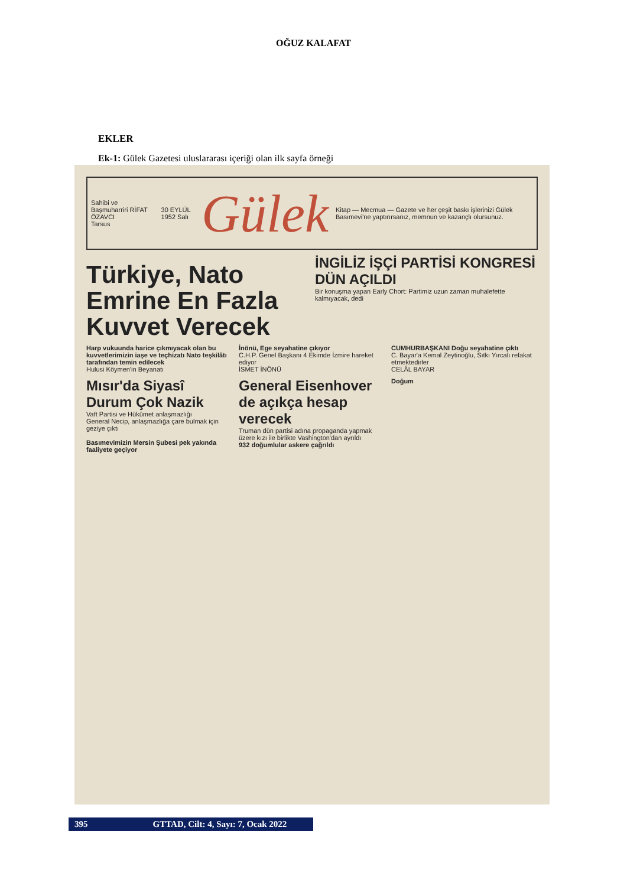OĞUZ KALAFAT
EKLER
Ek-1: Gülek Gazetesi uluslararası içeriği olan ilk sayfa örneği
Sahibi ve Başmuharriri RİFAT ÖZAVCI
Tarsus
30 EYLÜL 1952 Salı
Gülek
Kitap — Mecmua — Gazete ve her çeşit baskı işlerinizi Gülek Basımevi'ne yaptırırsanız, memnun ve kazançlı olursunuz.
Türkiye, Nato Emrine En Fazla Kuvvet Verecek
İNGİLİZ İŞÇİ PARTİSİ KONGRESİ DÜN AÇILDI
Bir konuşma yapan Early Chort: Partimiz uzun zaman muhalefette kalmıyacak, dedi
Harp vukuunda harice çıkmıyacak olan bu kuvvetlerimizin iaşe ve teçhizatı Nato teşkilâtı tarafından temin edilecek
Hulusi Köymen'in Beyanatı
İnönü, Ege seyahatine çıkıyor
C.H.P. Genel Başkanı 4 Ekimde İzmire hareket ediyor
İSMET İNÖNÜ
CUMHURBAŞKANI Doğu seyahatine çıktı
C. Bayar'a Kemal Zeytinoğlu, Sıtkı Yırcalı refakat etmektedirler
CELÂL BAYAR
Mısır'da Siyasî Durum Çok Nazik
Vaft Partisi ve Hükûmet anlaşmazlığı
General Necip, anlaşmazlığa çare bulmak için geziye çıktı
Basımevimizin Mersin Şubesi pek yakında faaliyete geçiyor
General Eisenhover de açıkça hesap verecek
Truman dün partisi adına propaganda yapmak üzere kızı ile birlikte Vashington'dan ayrıldı
932 doğumlular askere çağrıldı
Doğum
395 GTTAD, Cilt: 4, Sayı: 7, Ocak 2022